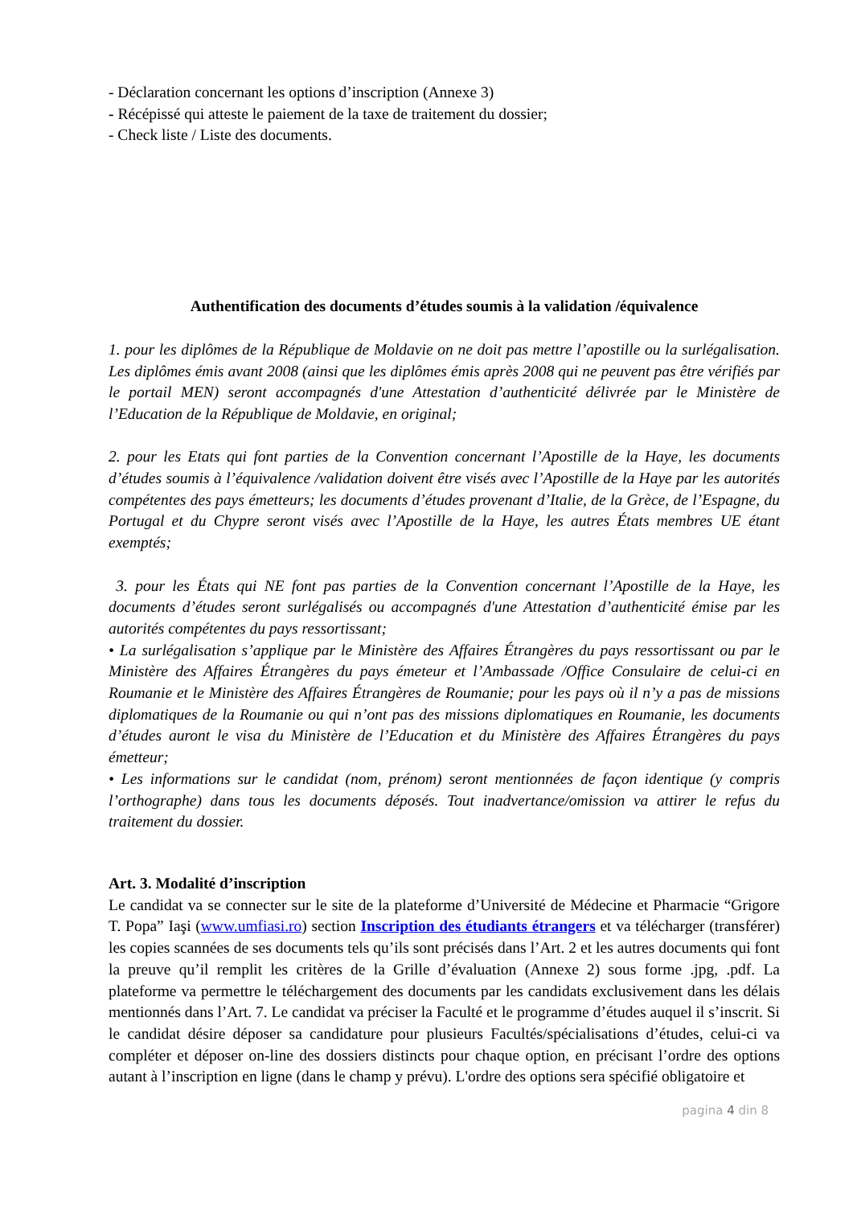- Déclaration concernant les options d’inscription (Annexe 3)
- Récépissé qui atteste le paiement de la taxe de traitement du dossier;
- Check liste / Liste des documents.
Authentification des documents d’études soumis à la validation /équivalence
1. pour les diplômes de la République de Moldavie on ne doit pas mettre l’apostille ou la surlégalisation. Les diplômes émis avant 2008 (ainsi que les diplômes émis après 2008 qui ne peuvent pas être vérifiés par le portail MEN) seront accompagnés d'une Attestation d’authenticité délivrée par le Ministère de l’Education de la République de Moldavie, en original;
2. pour les Etats qui font parties de la Convention concernant l’Apostille de la Haye, les documents d’études soumis à l’équivalence /validation doivent être visés avec l’Apostille de la Haye par les autorités compétentes des pays émetteurs; les documents d’études provenant d’Italie, de la Grèce, de l’Espagne, du Portugal et du Chypre seront visés avec l’Apostille de la Haye, les autres États membres UE étant exemptés;
3. pour les États qui NE font pas parties de la Convention concernant l’Apostille de la Haye, les documents d’études seront surlégalisés ou accompagnés d'une Attestation d’authenticité émise par les autorités compétentes du pays ressortissant;
• La surlégalisation s’applique par le Ministère des Affaires Étrangères du pays ressortissant ou par le Ministère des Affaires Étrangères du pays émeteur et l’Ambassade /Office Consulaire de celui-ci en Roumanie et le Ministère des Affaires Étrangères de Roumanie; pour les pays où il n’y a pas de missions diplomatiques de la Roumanie ou qui n’ont pas des missions diplomatiques en Roumanie, les documents d’études auront le visa du Ministère de l’Education et du Ministère des Affaires Étrangères du pays émetteur;
• Les informations sur le candidat (nom, prénom) seront mentionnées de façon identique (y compris l’orthographe) dans tous les documents déposés. Tout inadvertance/omission va attirer le refus du traitement du dossier.
Art. 3. Modalité d’inscription
Le candidat va se connecter sur le site de la plateforme d’Université de Médecine et Pharmacie “Grigore T. Popa” Iaşi (www.umfiasi.ro) section Inscription des étudiants étrangers et va télécharger (transférer) les copies scannées de ses documents tels qu’ils sont précisés dans l’Art. 2 et les autres documents qui font la preuve qu’il remplit les critères de la Grille d’évaluation (Annexe 2) sous forme .jpg, .pdf. La plateforme va permettre le téléchargement des documents par les candidats exclusivement dans les délais mentionnés dans l’Art. 7. Le candidat va préciser la Faculté et le programme d’études auquel il s’inscrit. Si le candidat désire déposer sa candidature pour plusieurs Facultés/spécialisations d’études, celui-ci va compléter et déposer on-line des dossiers distincts pour chaque option, en précisant l’ordre des options autant à l’inscription en ligne (dans le champ y prévu). L'ordre des options sera spécifié obligatoire et
pagina 4 din 8